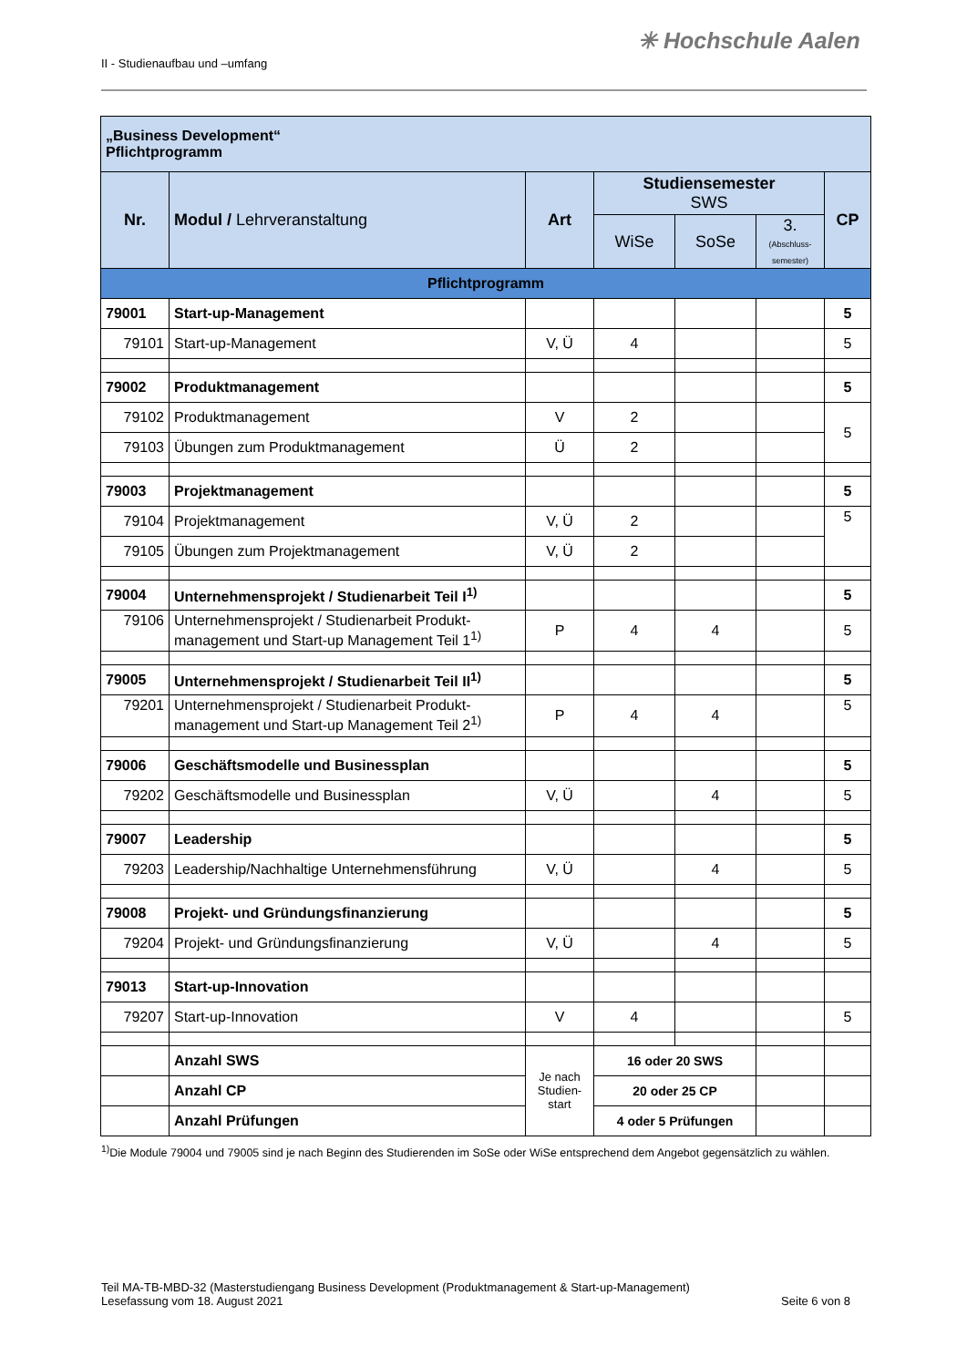II - Studienaufbau und –umfang
✳ Hochschule Aalen
| „Business Development“ Pflichtprogramm | | | | | | |
| Nr. | Modul / Lehrveranstaltung | Art | Studiensemester SWS | | | CP |
| | | | WiSe | SoSe | 3. (Abschluss-semester) | |
| Pflichtprogramm | | | | | | |
| 79001 | Start-up-Management | | | | | 5 |
| 79101 | Start-up-Management | V, Ü | 4 | | | 5 |
| 79002 | Produktmanagement | | | | | 5 |
| 79102 | Produktmanagement | V | 2 | | | 5 |
| 79103 | Übungen zum Produktmanagement | Ü | 2 | | | |
| 79003 | Projektmanagement | | | | | 5 |
| 79104 | Projektmanagement | V, Ü | 2 | | | 5 |
| 79105 | Übungen zum Projektmanagement | V, Ü | 2 | | | |
| 79004 | Unternehmensprojekt / Studienarbeit Teil I<sup>1)</sup> | | | | | 5 |
| 79106 | Unternehmensprojekt / Studienarbeit Produkt-management und Start-up Management Teil 1<sup>1)</sup> | P | 4 | 4 | | 5 |
| 79005 | Unternehmensprojekt / Studienarbeit Teil II<sup>1)</sup> | | | | | 5 |
| 79201 | Unternehmensprojekt / Studienarbeit Produkt-management und Start-up Management Teil 2<sup>1)</sup> | P | 4 | 4 | | 5 |
| 79006 | Geschäftsmodelle und Businessplan | | | | | 5 |
| 79202 | Geschäftsmodelle und Businessplan | V, Ü | | 4 | | 5 |
| 79007 | Leadership | | | | | 5 |
| 79203 | Leadership/Nachhaltige Unternehmensführung | V, Ü | | 4 | | 5 |
| 79008 | Projekt- und Gründungsfinanzierung | | | | | 5 |
| 79204 | Projekt- und Gründungsfinanzierung | V, Ü | | 4 | | 5 |
| 79013 | Start-up-Innovation | | | | | |
| 79207 | Start-up-Innovation | V | 4 | | | 5 |
| | Anzahl SWS | Je nach Studien-start | 16 oder 20 SWS | | | |
| | Anzahl CP | | 20 oder 25 CP | | | |
| | Anzahl Prüfungen | | 4 oder 5 Prüfungen | | | |
<sup>1)</sup> Die Module 79004 und 79005 sind je nach Beginn des Studierenden im SoSe oder WiSe entsprechend dem Angebot gegensätzlich zu wählen.
Teil MA-TB-MBD-32 (Masterstudiengang Business Development (Produktmanagement & Start-up-Management)
Lesefassung vom 18. August 2021 Seite 6 von 8